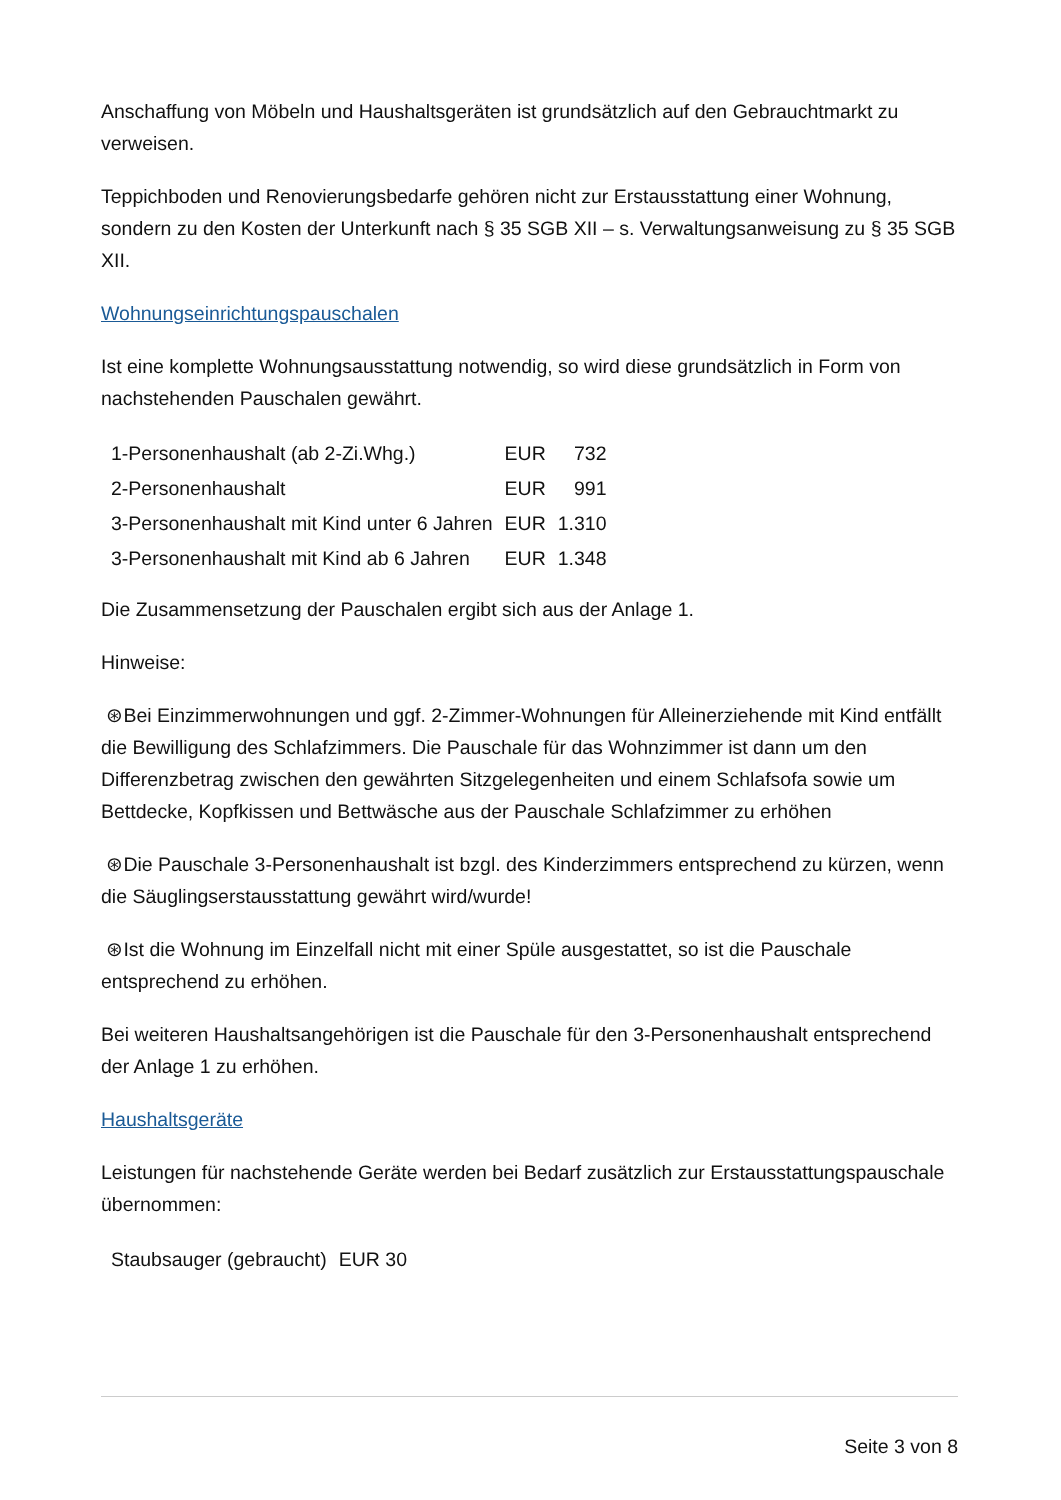Anschaffung von Möbeln und Haushaltsgeräten ist grundsätzlich auf den Gebrauchtmarkt zu verweisen.
Teppichboden und Renovierungsbedarfe gehören nicht zur Erstausstattung einer Wohnung, sondern zu den Kosten der Unterkunft nach § 35 SGB XII – s. Verwaltungsanweisung zu § 35 SGB XII.
Wohnungseinrichtungspauschalen
Ist eine komplette Wohnungsausstattung notwendig, so wird diese grundsätzlich in Form von nachstehenden Pauschalen gewährt.
| 1-Personenhaushalt (ab 2-Zi.Whg.) | EUR | 732 |
| 2-Personenhaushalt | EUR | 991 |
| 3-Personenhaushalt mit Kind unter 6 Jahren | EUR | 1.310 |
| 3-Personenhaushalt mit Kind ab 6 Jahren | EUR | 1.348 |
Die Zusammensetzung der Pauschalen ergibt sich aus der Anlage 1.
Hinweise:
⊛Bei Einzimmerwohnungen und ggf. 2-Zimmer-Wohnungen für Alleinerziehende mit Kind entfällt die Bewilligung des Schlafzimmers. Die Pauschale für das Wohnzimmer ist dann um den Differenzbetrag zwischen den gewährten Sitzgelegenheiten und einem Schlafsofa sowie um Bettdecke, Kopfkissen und Bettwäsche aus der Pauschale Schlafzimmer zu erhöhen
⊛Die Pauschale 3-Personenhaushalt ist bzgl. des Kinderzimmers entsprechend zu kürzen, wenn die Säuglingserstausstattung gewährt wird/wurde!
⊛Ist die Wohnung im Einzelfall nicht mit einer Spüle ausgestattet, so ist die Pauschale entsprechend zu erhöhen.
Bei weiteren Haushaltsangehörigen ist die Pauschale für den 3-Personenhaushalt entsprechend der Anlage 1 zu erhöhen.
Haushaltsgeräte
Leistungen für nachstehende Geräte werden bei Bedarf zusätzlich zur Erstausstattungspauschale übernommen:
| Staubsauger (gebraucht) | EUR 30 |
Seite 3 von 8